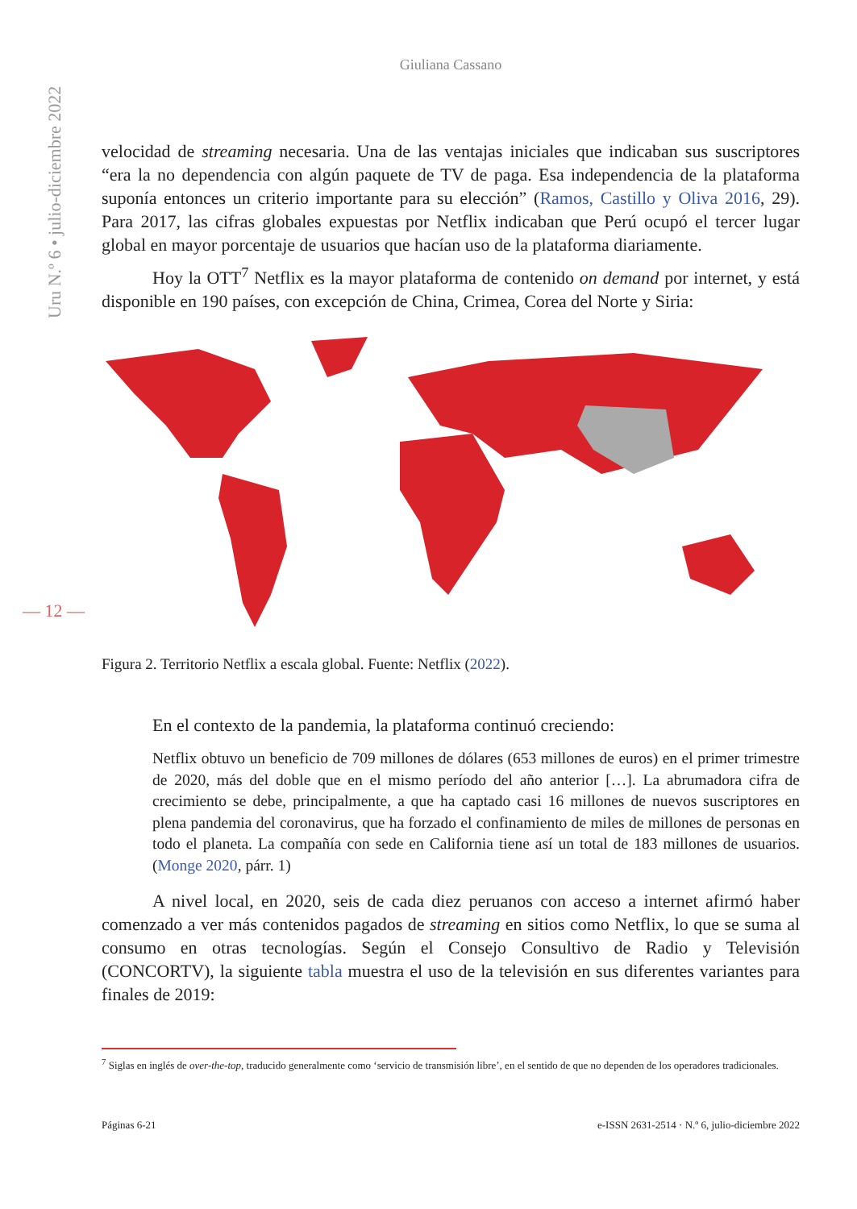Uru N.º 6 • julio-diciembre 2022
— 12 —
Giuliana Cassano
velocidad de streaming necesaria. Una de las ventajas iniciales que indicaban sus suscriptores “era la no dependencia con algún paquete de TV de paga. Esa independencia de la plataforma suponía entonces un criterio importante para su elección” (Ramos, Castillo y Oliva 2016, 29). Para 2017, las cifras globales expuestas por Netflix indicaban que Perú ocupó el tercer lugar global en mayor porcentaje de usuarios que hacían uso de la plataforma diariamente.
Hoy la OTT<sup>7</sup> Netflix es la mayor plataforma de contenido on demand por internet, y está disponible en 190 países, con excepción de China, Crimea, Corea del Norte y Siria:
Figura 2. Territorio Netflix a escala global. Fuente: Netflix (2022).
En el contexto de la pandemia, la plataforma continuó creciendo:
Netflix obtuvo un beneficio de 709 millones de dólares (653 millones de euros) en el primer trimestre de 2020, más del doble que en el mismo período del año anterior […]. La abrumadora cifra de crecimiento se debe, principalmente, a que ha captado casi 16 millones de nuevos suscriptores en plena pandemia del coronavirus, que ha forzado el confinamiento de miles de millones de personas en todo el planeta. La compañía con sede en California tiene así un total de 183 millones de usuarios. (Monge 2020, párr. 1)
A nivel local, en 2020, seis de cada diez peruanos con acceso a internet afirmó haber comenzado a ver más contenidos pagados de streaming en sitios como Netflix, lo que se suma al consumo en otras tecnologías. Según el Consejo Consultivo de Radio y Televisión (CONCORTV), la siguiente tabla muestra el uso de la televisión en sus diferentes variantes para finales de 2019:
<sup>7</sup> Siglas en inglés de over-the-top, traducido generalmente como ‘servicio de transmisión libre’, en el sentido de que no dependen de los operadores tradicionales.
Páginas 6-21 e-ISSN 2631-2514 · N.º 6, julio-diciembre 2022